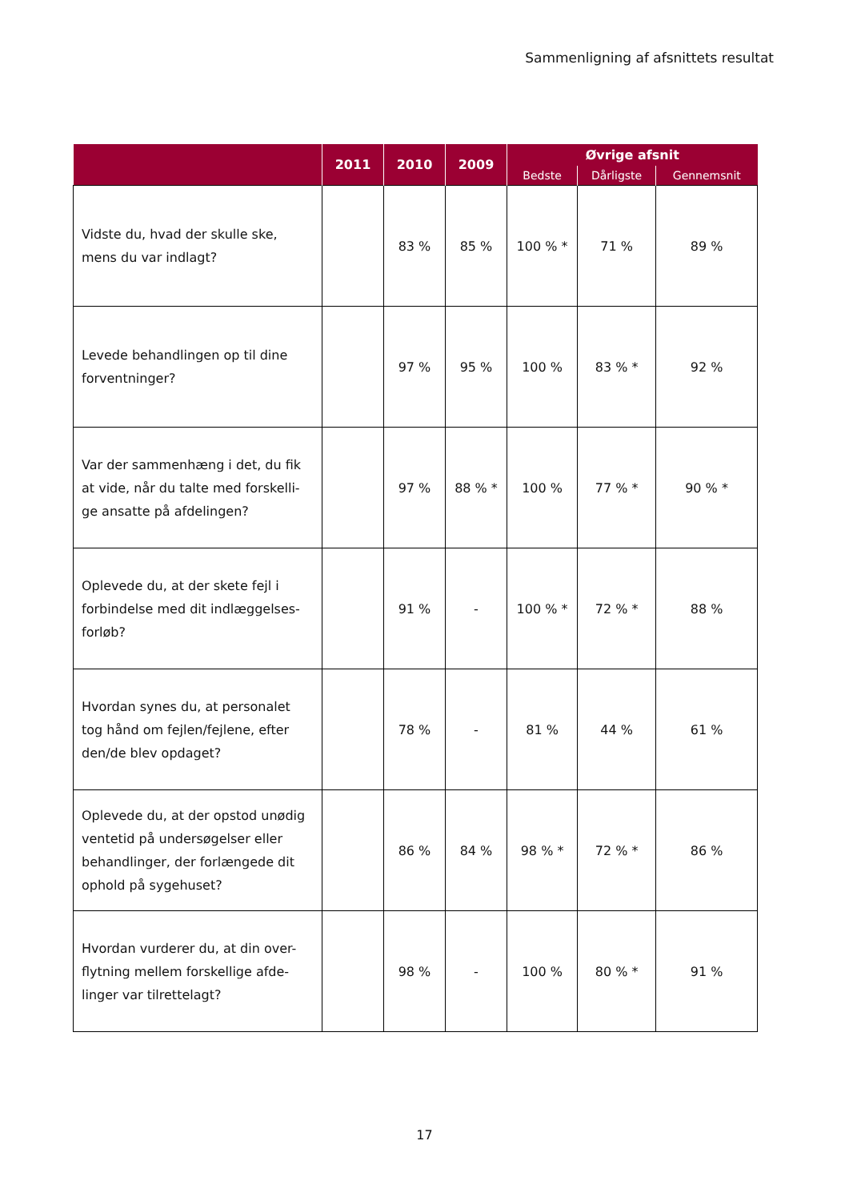Sammenligning af afsnittets resultat
| | 2011 | 2010 | 2009 | Øvrige afsnit | | |
| --- | --- | --- | --- | --- | --- | --- |
| | | | | Bedste | Dårligste | Gennemsnit |
| Vidste du, hvad der skulle ske, mens du var indlagt? | | 83 % | 85 % | 100 % * | 71 % | 89 % |
| Levede behandlingen op til dine forventninger? | | 97 % | 95 % | 100 % | 83 % * | 92 % |
| Var der sammenhæng i det, du fik at vide, når du talte med forskelli-ge ansatte på afdelingen? | | 97 % | 88 % * | 100 % | 77 % * | 90 % * |
| Oplevede du, at der skete fejl i forbindelse med dit indlæggelses-forløb? | | 91 % | - | 100 % * | 72 % * | 88 % |
| Hvordan synes du, at personalet tog hånd om fejlen/fejlene, efter den/de blev opdaget? | | 78 % | - | 81 % | 44 % | 61 % |
| Oplevede du, at der opstod unødig ventetid på undersøgelser eller behandlinger, der forlængede dit ophold på sygehuset? | | 86 % | 84 % | 98 % * | 72 % * | 86 % |
| Hvordan vurderer du, at din over-flytning mellem forskellige afde-linger var tilrettelagt? | | 98 % | - | 100 % | 80 % * | 91 % |
17